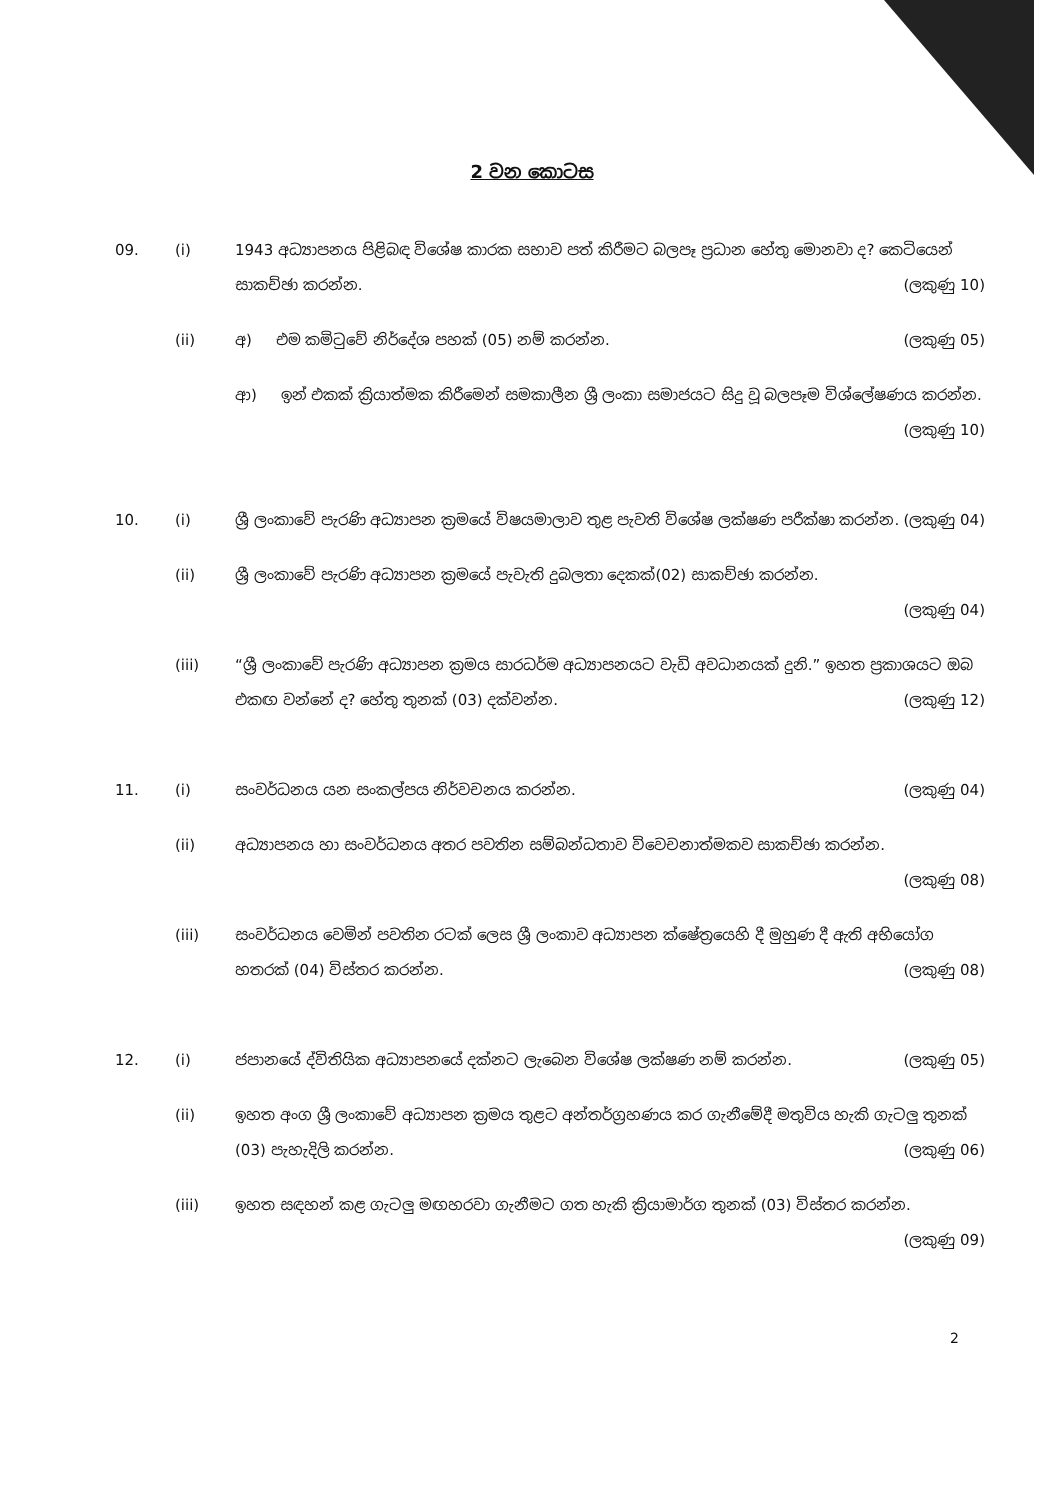2 වන කොටස
09.
(i)
1943 අධ්‍යාපනය පිළිබඳ විශේෂ කාරක සභාව පත් කිරීමට බලපෑ ප්‍රධාන හේතු මොනවා ද? කෙටියෙන් සාකච්ඡා කරන්න. (ලකුණු 10)
(ii)
අ) එම කමිටුවේ නිර්දේශ පහක් (05) නම් කරන්න. (ලකුණු 05)
ආ) ඉන් එකක් ක්‍රියාත්මක කිරීමෙන් සමකාලීන ශ්‍රී ලංකා සමාජයට සිදු වූ බලපෑම විශ්ලේෂණය කරන්න. (ලකුණු 10)
10.
(i)
ශ්‍රී ලංකාවේ පැරණි අධ්‍යාපන ක්‍රමයේ විෂයමාලාව තුළ පැවති විශේෂ ලක්ෂණ පරීක්ෂා කරන්න. (ලකුණු 04)
(ii)
ශ්‍රී ලංකාවේ පැරණි අධ්‍යාපන ක්‍රමයේ පැවැති දුබලතා දෙකක්(02) සාකච්ඡා කරන්න.
(ලකුණු 04)
(iii)
“ශ්‍රී ලංකාවේ පැරණි අධ්‍යාපන ක්‍රමය සාරධර්ම අධ්‍යාපනයට වැඩි අවධානයක් දුනි.” ඉහත ප්‍රකාශයට ඔබ එකඟ වන්නේ ද? හේතු තුනක් (03) දක්වන්න. (ලකුණු 12)
11.
(i)
සංවර්ධනය යන සංකල්පය නිර්වචනය කරන්න. (ලකුණු 04)
(ii)
අධ්‍යාපනය හා සංවර්ධනය අතර පවතින සම්බන්ධතාව විවෙචනාත්මකව සාකච්ඡා කරන්න.
(ලකුණු 08)
(iii)
සංවර්ධනය වෙමින් පවතින රටක් ලෙස ශ්‍රී ලංකාව අධ්‍යාපන ක්ෂේත්‍රයෙහි දී මුහුණ දී ඇති අභියෝග හතරක් (04) විස්තර කරන්න. (ලකුණු 08)
12.
(i)
ජපානයේ ද්විතියික අධ්‍යාපනයේ දක්නට ලැබෙන විශේෂ ලක්ෂණ නම් කරන්න. (ලකුණු 05)
(ii)
ඉහත අංග ශ්‍රී ලංකාවේ අධ්‍යාපන ක්‍රමය තුළට අන්තර්ග්‍රහණය කර ගැනීමේදී මතුවිය හැකි ගැටලු තුනක් (03) පැහැදිලි කරන්න. (ලකුණු 06)
(iii)
ඉහත සඳහන් කළ ගැටලු මඟහරවා ගැනීමට ගත හැකි ක්‍රියාමාර්ග තුනක් (03) විස්තර කරන්න. (ලකුණු 09)
2